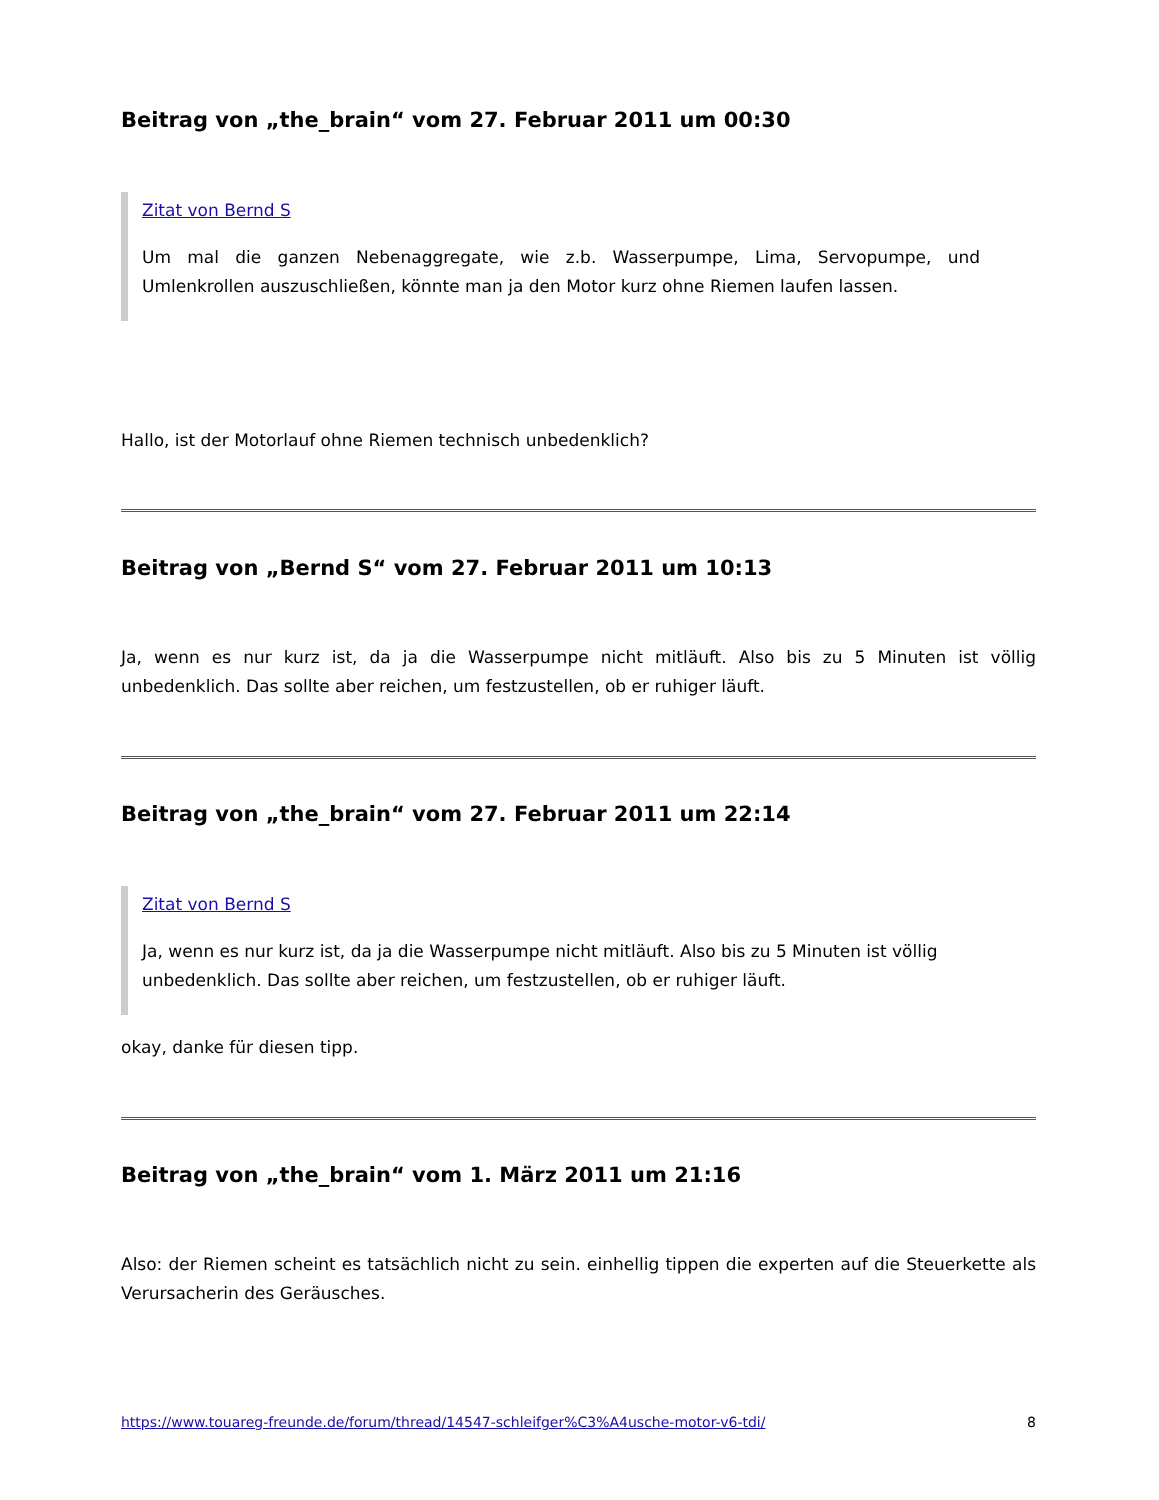Beitrag von „the_brain“ vom 27. Februar 2011 um 00:30
Zitat von Bernd S
Um mal die ganzen Nebenaggregate, wie z.b. Wasserpumpe, Lima, Servopumpe, und Umlenkrollen auszuschließen, könnte man ja den Motor kurz ohne Riemen laufen lassen.
Hallo, ist der Motorlauf ohne Riemen technisch unbedenklich?
Beitrag von „Bernd S“ vom 27. Februar 2011 um 10:13
Ja, wenn es nur kurz ist, da ja die Wasserpumpe nicht mitläuft. Also bis zu 5 Minuten ist völlig unbedenklich. Das sollte aber reichen, um festzustellen, ob er ruhiger läuft.
Beitrag von „the_brain“ vom 27. Februar 2011 um 22:14
Zitat von Bernd S
Ja, wenn es nur kurz ist, da ja die Wasserpumpe nicht mitläuft. Also bis zu 5 Minuten ist völlig unbedenklich. Das sollte aber reichen, um festzustellen, ob er ruhiger läuft.
okay, danke für diesen tipp.
Beitrag von „the_brain“ vom 1. März 2011 um 21:16
Also: der Riemen scheint es tatsächlich nicht zu sein. einhellig tippen die experten auf die Steuerkette als Verursacherin des Geräusches.
https://www.touareg-freunde.de/forum/thread/14547-schleifger%C3%A4usche-motor-v6-tdi/ 8